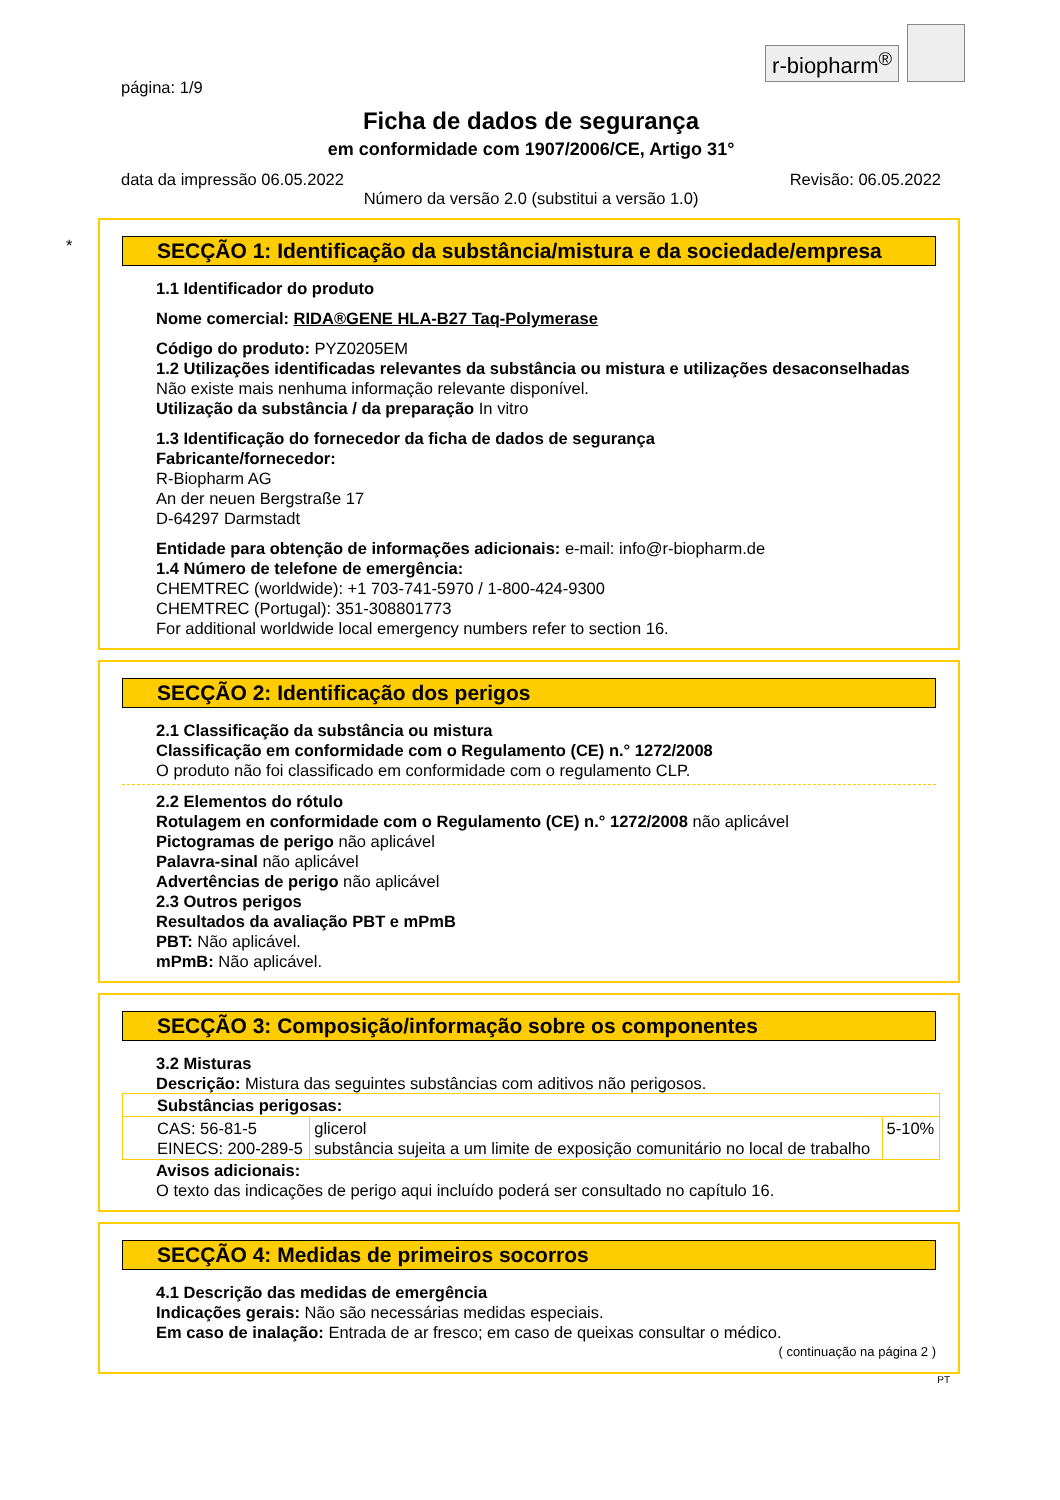r-biopharm<sup>®</sup>
página: 1/9
Ficha de dados de segurança
em conformidade com 1907/2006/CE, Artigo 31°
data da impressão 06.05.2022 Revisão: 06.05.2022
Número da versão 2.0 (substitui a versão 1.0)
*
SECÇÃO 1: Identificação da substância/mistura e da sociedade/empresa
1.1 Identificador do produto
Nome comercial: RIDA®GENE HLA-B27 Taq-Polymerase
Código do produto: PYZ0205EM
1.2 Utilizações identificadas relevantes da substância ou mistura e utilizações desaconselhadas
Não existe mais nenhuma informação relevante disponível.
Utilização da substância / da preparação In vitro
1.3 Identificação do fornecedor da ficha de dados de segurança
Fabricante/fornecedor:
R-Biopharm AG
An der neuen Bergstraße 17
D-64297 Darmstadt
Entidade para obtenção de informações adicionais: e-mail: info@r-biopharm.de
1.4 Número de telefone de emergência:
CHEMTREC (worldwide): +1 703-741-5970 / 1-800-424-9300
CHEMTREC (Portugal): 351-308801773
For additional worldwide local emergency numbers refer to section 16.
SECÇÃO 2: Identificação dos perigos
2.1 Classificação da substância ou mistura
Classificação em conformidade com o Regulamento (CE) n.° 1272/2008
O produto não foi classificado em conformidade com o regulamento CLP.
2.2 Elementos do rótulo
Rotulagem en conformidade com o Regulamento (CE) n.° 1272/2008 não aplicável
Pictogramas de perigo não aplicável
Palavra-sinal não aplicável
Advertências de perigo não aplicável
2.3 Outros perigos
Resultados da avaliação PBT e mPmB
PBT: Não aplicável.
mPmB: Não aplicável.
SECÇÃO 3: Composição/informação sobre os componentes
3.2 Misturas
Descrição: Mistura das seguintes substâncias com aditivos não perigosos.
| Substâncias perigosas: | | |
| --- | --- | --- |
| CAS: 56-81-5 EINECS: 200-289-5 | glicerol substância sujeita a um limite de exposição comunitário no local de trabalho | 5-10% |
Avisos adicionais:
O texto das indicações de perigo aqui incluído poderá ser consultado no capítulo 16.
SECÇÃO 4: Medidas de primeiros socorros
4.1 Descrição das medidas de emergência
Indicações gerais: Não são necessárias medidas especiais.
Em caso de inalação: Entrada de ar fresco; em caso de queixas consultar o médico.
( continuação na página 2 )
PT